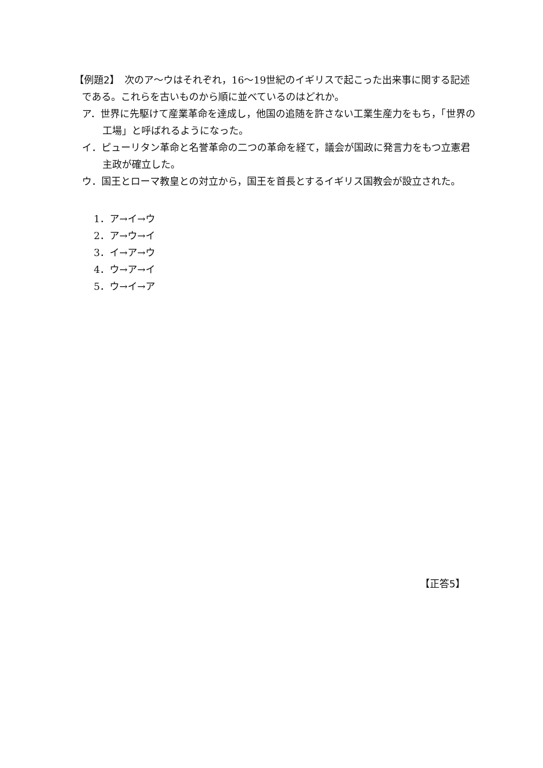【例題2】　次のア～ウはそれぞれ，16～19世紀のイギリスで起こった出来事に関する記述である。これらを古いものから順に並べているのはどれか。
ア．世界に先駆けて産業革命を達成し，他国の追随を許さない工業生産力をもち，「世界の工場」と呼ばれるようになった。
イ．ピューリタン革命と名誉革命の二つの革命を経て，議会が国政に発言力をもつ立憲君主政が確立した。
ウ．国王とローマ教皇との対立から，国王を首長とするイギリス国教会が設立された。
1．ア→イ→ウ
2．ア→ウ→イ
3．イ→ア→ウ
4．ウ→ア→イ
5．ウ→イ→ア
【正答5】